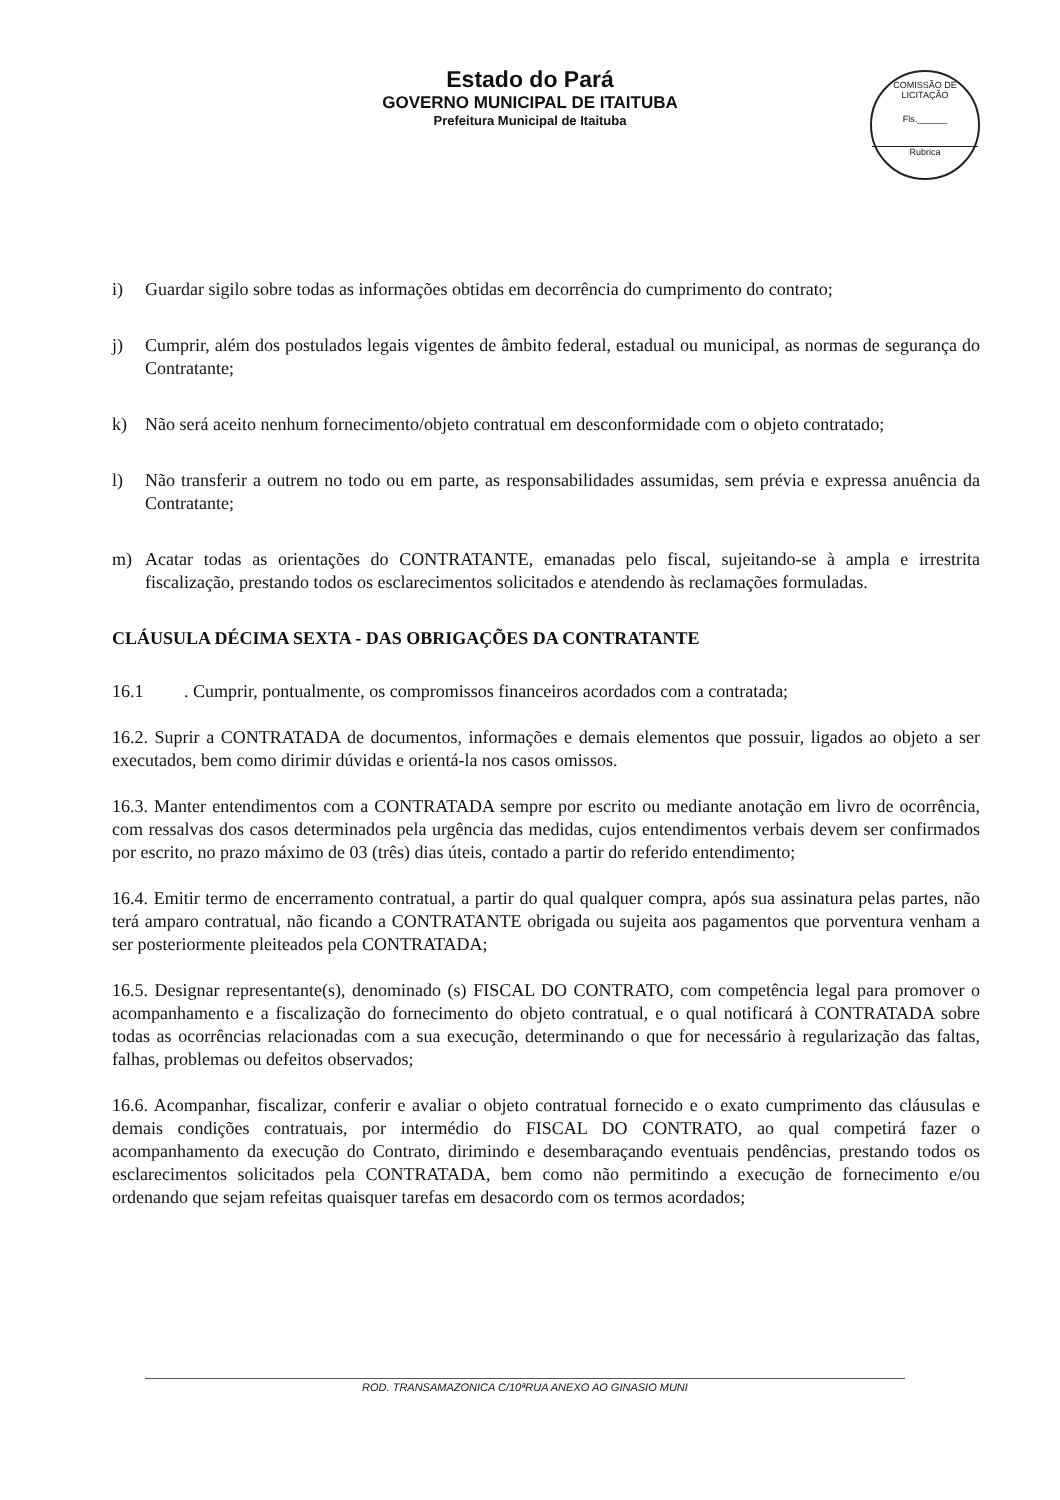Estado do Pará
GOVERNO MUNICIPAL DE ITAITUBA
Prefeitura Municipal de Itaituba
COMISSÃO DE LICITAÇÃO
Fls.______
Rubrica
i) Guardar sigilo sobre todas as informações obtidas em decorrência do cumprimento do contrato;
j) Cumprir, além dos postulados legais vigentes de âmbito federal, estadual ou municipal, as normas de segurança do Contratante;
k) Não será aceito nenhum fornecimento/objeto contratual em desconformidade com o objeto contratado;
l) Não transferir a outrem no todo ou em parte, as responsabilidades assumidas, sem prévia e expressa anuência da Contratante;
m) Acatar todas as orientações do CONTRATANTE, emanadas pelo fiscal, sujeitando-se à ampla e irrestrita fiscalização, prestando todos os esclarecimentos solicitados e atendendo às reclamações formuladas.
CLÁUSULA DÉCIMA SEXTA - DAS OBRIGAÇÕES DA CONTRATANTE
16.1 . Cumprir, pontualmente, os compromissos financeiros acordados com a contratada;
16.2. Suprir a CONTRATADA de documentos, informações e demais elementos que possuir, ligados ao objeto a ser executados, bem como dirimir dúvidas e orientá-la nos casos omissos.
16.3. Manter entendimentos com a CONTRATADA sempre por escrito ou mediante anotação em livro de ocorrência, com ressalvas dos casos determinados pela urgência das medidas, cujos entendimentos verbais devem ser confirmados por escrito, no prazo máximo de 03 (três) dias úteis, contado a partir do referido entendimento;
16.4. Emitir termo de encerramento contratual, a partir do qual qualquer compra, após sua assinatura pelas partes, não terá amparo contratual, não ficando a CONTRATANTE obrigada ou sujeita aos pagamentos que porventura venham a ser posteriormente pleiteados pela CONTRATADA;
16.5. Designar representante(s), denominado (s) FISCAL DO CONTRATO, com competência legal para promover o acompanhamento e a fiscalização do fornecimento do objeto contratual, e o qual notificará à CONTRATADA sobre todas as ocorrências relacionadas com a sua execução, determinando o que for necessário à regularização das faltas, falhas, problemas ou defeitos observados;
16.6. Acompanhar, fiscalizar, conferir e avaliar o objeto contratual fornecido e o exato cumprimento das cláusulas e demais condições contratuais, por intermédio do FISCAL DO CONTRATO, ao qual competirá fazer o acompanhamento da execução do Contrato, dirimindo e desembaraçando eventuais pendências, prestando todos os esclarecimentos solicitados pela CONTRATADA, bem como não permitindo a execução de fornecimento e/ou ordenando que sejam refeitas quaisquer tarefas em desacordo com os termos acordados;
ROD. TRANSAMAZONICA C/10ªRUA ANEXO AO GINASIO MUNI